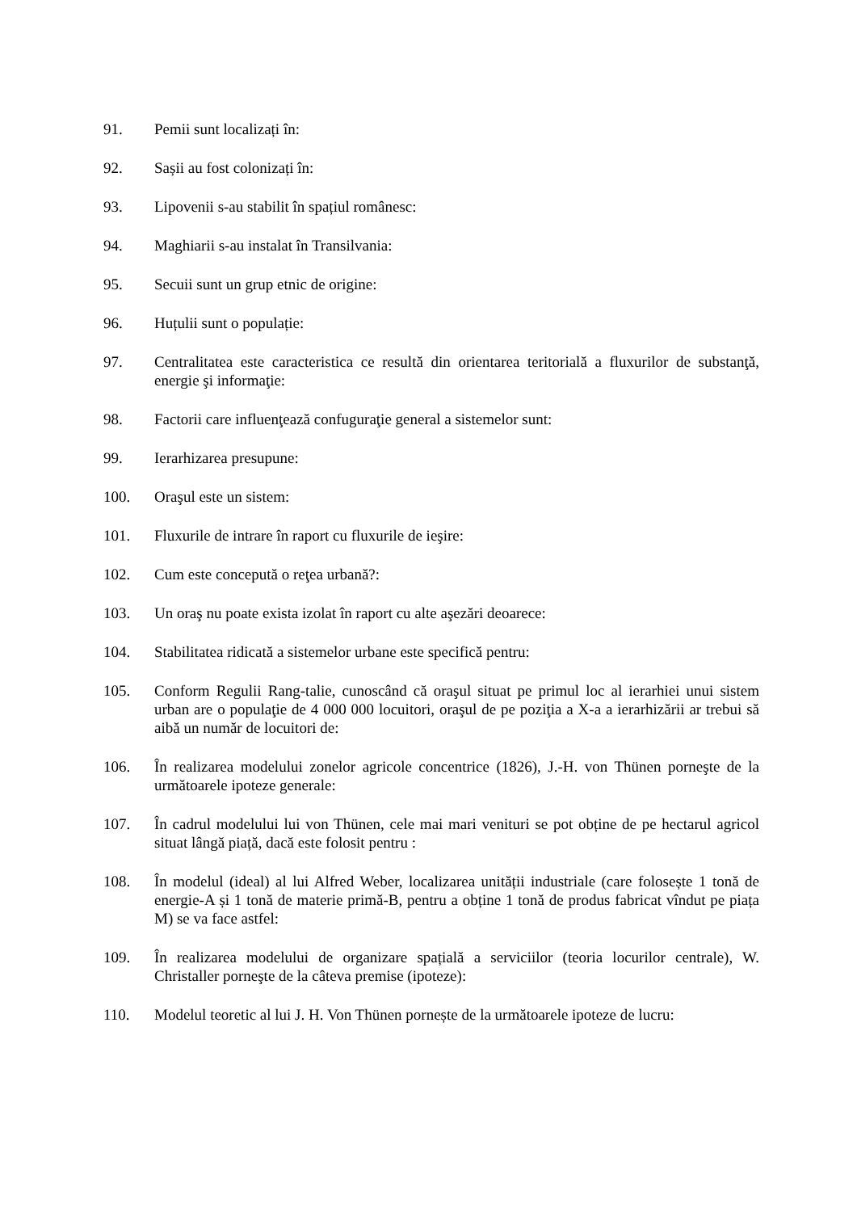91. Pemii sunt localizați în:
92. Sașii au fost colonizați în:
93. Lipovenii s-au stabilit în spațiul românesc:
94. Maghiarii s-au instalat în Transilvania:
95. Secuii sunt un grup etnic de origine:
96. Huțulii sunt o populație:
97. Centralitatea este caracteristica ce resultă din orientarea teritorială a fluxurilor de substanţă, energie şi informaţie:
98. Factorii care influenţează confuguraţie general a sistemelor sunt:
99. Ierarhizarea presupune:
100. Oraşul este un sistem:
101. Fluxurile de intrare în raport cu fluxurile de ieşire:
102. Cum este concepută o reţea urbană?:
103. Un oraş nu poate exista izolat în raport cu alte aşezări deoarece:
104. Stabilitatea ridicată a sistemelor urbane este specifică pentru:
105. Conform Regulii Rang-talie, cunoscând că oraşul situat pe primul loc al ierarhiei unui sistem urban are o populaţie de 4 000 000 locuitori, oraşul de pe poziţia a X-a a ierarhizării ar trebui să aibă un număr de locuitori de:
106. În realizarea modelului zonelor agricole concentrice (1826), J.-H. von Thünen porneşte de la următoarele ipoteze generale:
107. În cadrul modelului lui von Thünen, cele mai mari venituri se pot obține de pe hectarul agricol situat lângă piață, dacă este folosit pentru :
108. În modelul (ideal) al lui Alfred Weber, localizarea unității industriale (care folosește 1 tonă de energie-A și 1 tonă de materie primă-B, pentru a obține 1 tonă de produs fabricat vîndut pe piața M) se va face astfel:
109. În realizarea modelului de organizare spațială a serviciilor (teoria locurilor centrale), W. Christaller porneşte de la câteva premise (ipoteze):
110. Modelul teoretic al lui J. H. Von Thünen pornește de la următoarele ipoteze de lucru: